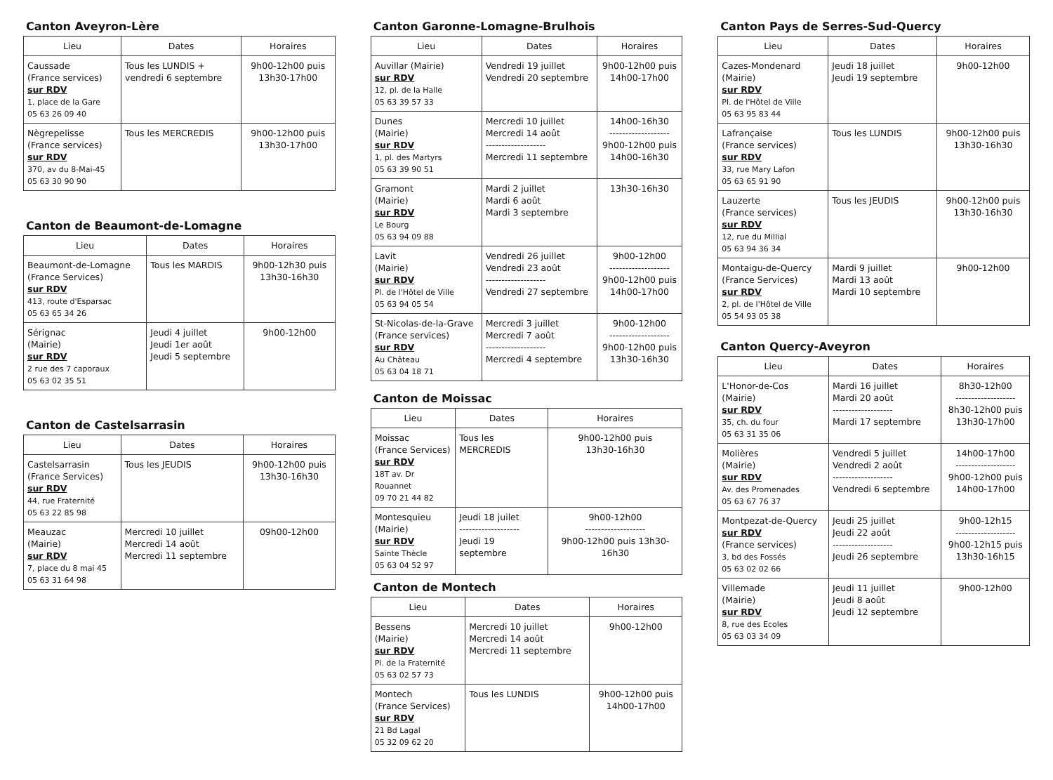Canton Aveyron-Lère
| Lieu | Dates | Horaires |
| --- | --- | --- |
| Caussade (France services) sur RDV 1, place de la Gare 05 63 26 09 40 | Tous les LUNDIS + vendredi 6 septembre | 9h00-12h00 puis 13h30-17h00 |
| Nègrepelisse (France services) sur RDV 370, av du 8-Mai-45 05 63 30 90 90 | Tous les MERCREDIS | 9h00-12h00 puis 13h30-17h00 |
Canton de Beaumont-de-Lomagne
| Lieu | Dates | Horaires |
| --- | --- | --- |
| Beaumont-de-Lomagne (France Services) sur RDV 413, route d'Esparsac 05 63 65 34 26 | Tous les MARDIS | 9h00-12h30 puis 13h30-16h30 |
| Sérignac (Mairie) sur RDV 2 rue des 7 caporaux 05 63 02 35 51 | Jeudi 4 juillet Jeudi 1er août Jeudi 5 septembre | 9h00-12h00 |
Canton de Castelsarrasin
| Lieu | Dates | Horaires |
| --- | --- | --- |
| Castelsarrasin (France Services) sur RDV 44, rue Fraternité 05 63 22 85 98 | Tous les JEUDIS | 9h00-12h00 puis 13h30-16h30 |
| Meauzac (Mairie) sur RDV 7, place du 8 mai 45 05 63 31 64 98 | Mercredi 10 juillet Mercredi 14 août Mercredi 11 septembre | 09h00-12h00 |
Canton Garonne-Lomagne-Brulhois
| Lieu | Dates | Horaires |
| --- | --- | --- |
| Auvillar (Mairie) sur RDV 12, pl. de la Halle 05 63 39 57 33 | Vendredi 19 juillet Vendredi 20 septembre | 9h00-12h00 puis 14h00-17h00 |
| Dunes (Mairie) sur RDV 1, pl. des Martyrs 05 63 39 90 51 | Mercredi 10 juillet Mercredi 14 août ------------------- Mercredi 11 septembre | 14h00-16h30 ------------------- 9h00-12h00 puis 14h00-16h30 |
| Gramont (Mairie) sur RDV Le Bourg 05 63 94 09 88 | Mardi 2 juillet Mardi 6 août Mardi 3 septembre | 13h30-16h30 |
| Lavit (Mairie) sur RDV Pl. de l'Hôtel de Ville 05 63 94 05 54 | Vendredi 26 juillet Vendredi 23 août ------------------- Vendredi 27 septembre | 9h00-12h00 ------------------- 9h00-12h00 puis 14h00-17h00 |
| St-Nicolas-de-la-Grave (France services) sur RDV Au Château 05 63 04 18 71 | Mercredi 3 juillet Mercredi 7 août ------------------- Mercredi 4 septembre | 9h00-12h00 ------------------- 9h00-12h00 puis 13h30-16h30 |
Canton de Moissac
| Lieu | Dates | Horaires |
| --- | --- | --- |
| Moissac (France Services) sur RDV 18T av. Dr Rouannet 09 70 21 44 82 | Tous les MERCREDIS | 9h00-12h00 puis 13h30-16h30 |
| Montesquieu (Mairie) sur RDV Sainte Thècle 05 63 04 52 97 | Jeudi 18 juilet ------------------- Jeudi 19 septembre | 9h00-12h00 ------------------- 9h00-12h00 puis 13h30-16h30 |
Canton de Montech
| Lieu | Dates | Horaires |
| --- | --- | --- |
| Bessens (Mairie) sur RDV Pl. de la Fraternité 05 63 02 57 73 | Mercredi 10 juillet Mercredi 14 août Mercredi 11 septembre | 9h00-12h00 |
| Montech (France Services) sur RDV 21 Bd Lagal 05 32 09 62 20 | Tous les LUNDIS | 9h00-12h00 puis 14h00-17h00 |
Canton Pays de Serres-Sud-Quercy
| Lieu | Dates | Horaires |
| --- | --- | --- |
| Cazes-Mondenard (Mairie) sur RDV Pl. de l'Hôtel de Ville 05 63 95 83 44 | Jeudi 18 juillet Jeudi 19 septembre | 9h00-12h00 |
| Lafrançaise (France services) sur RDV 33, rue Mary Lafon 05 63 65 91 90 | Tous les LUNDIS | 9h00-12h00 puis 13h30-16h30 |
| Lauzerte (France services) sur RDV 12, rue du Millial 05 63 94 36 34 | Tous les JEUDIS | 9h00-12h00 puis 13h30-16h30 |
| Montaigu-de-Quercy (France Services) sur RDV 2, pl. de l'Hôtel de Ville 05 54 93 05 38 | Mardi 9 juillet Mardi 13 août Mardi 10 septembre | 9h00-12h00 |
Canton Quercy-Aveyron
| Lieu | Dates | Horaires |
| --- | --- | --- |
| L'Honor-de-Cos (Mairie) sur RDV 35, ch. du four 05 63 31 35 06 | Mardi 16 juillet Mardi 20 août ------------------- Mardi 17 septembre | 8h30-12h00 ------------------- 8h30-12h00 puis 13h30-17h00 |
| Molières (Mairie) sur RDV Av. des Promenades 05 63 67 76 37 | Vendredi 5 juillet Vendredi 2 août ------------------- Vendredi 6 septembre | 14h00-17h00 ------------------- 9h00-12h00 puis 14h00-17h00 |
| Montpezat-de-Quercy sur RDV (France services) 3, bd des Fossés 05 63 02 02 66 | Jeudi 25 juillet Jeudi 22 août ------------------- Jeudi 26 septembre | 9h00-12h15 ------------------- 9h00-12h15 puis 13h30-16h15 |
| Villemade (Mairie) sur RDV 8, rue des Ecoles 05 63 03 34 09 | Jeudi 11 juillet Jeudi 8 août Jeudi 12 septembre | 9h00-12h00 |